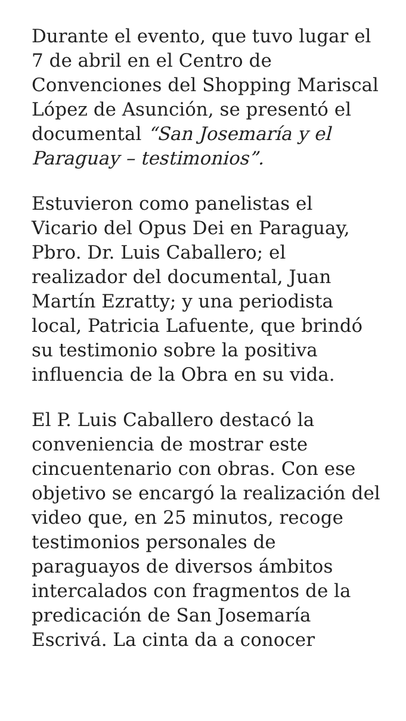Durante el evento, que tuvo lugar el 7 de abril en el Centro de Convenciones del Shopping Mariscal López de Asunción, se presentó el documental “San Josemaría y el Paraguay – testimonios”.
Estuvieron como panelistas el Vicario del Opus Dei en Paraguay, Pbro. Dr. Luis Caballero; el realizador del documental, Juan Martín Ezratty; y una periodista local, Patricia Lafuente, que brindó su testimonio sobre la positiva influencia de la Obra en su vida.
El P. Luis Caballero destacó la conveniencia de mostrar este cincuentenario con obras. Con ese objetivo se encargó la realización del video que, en 25 minutos, recoge testimonios personales de paraguayos de diversos ámbitos intercalados con fragmentos de la predicación de San Josemaría Escrivá. La cinta da a conocer